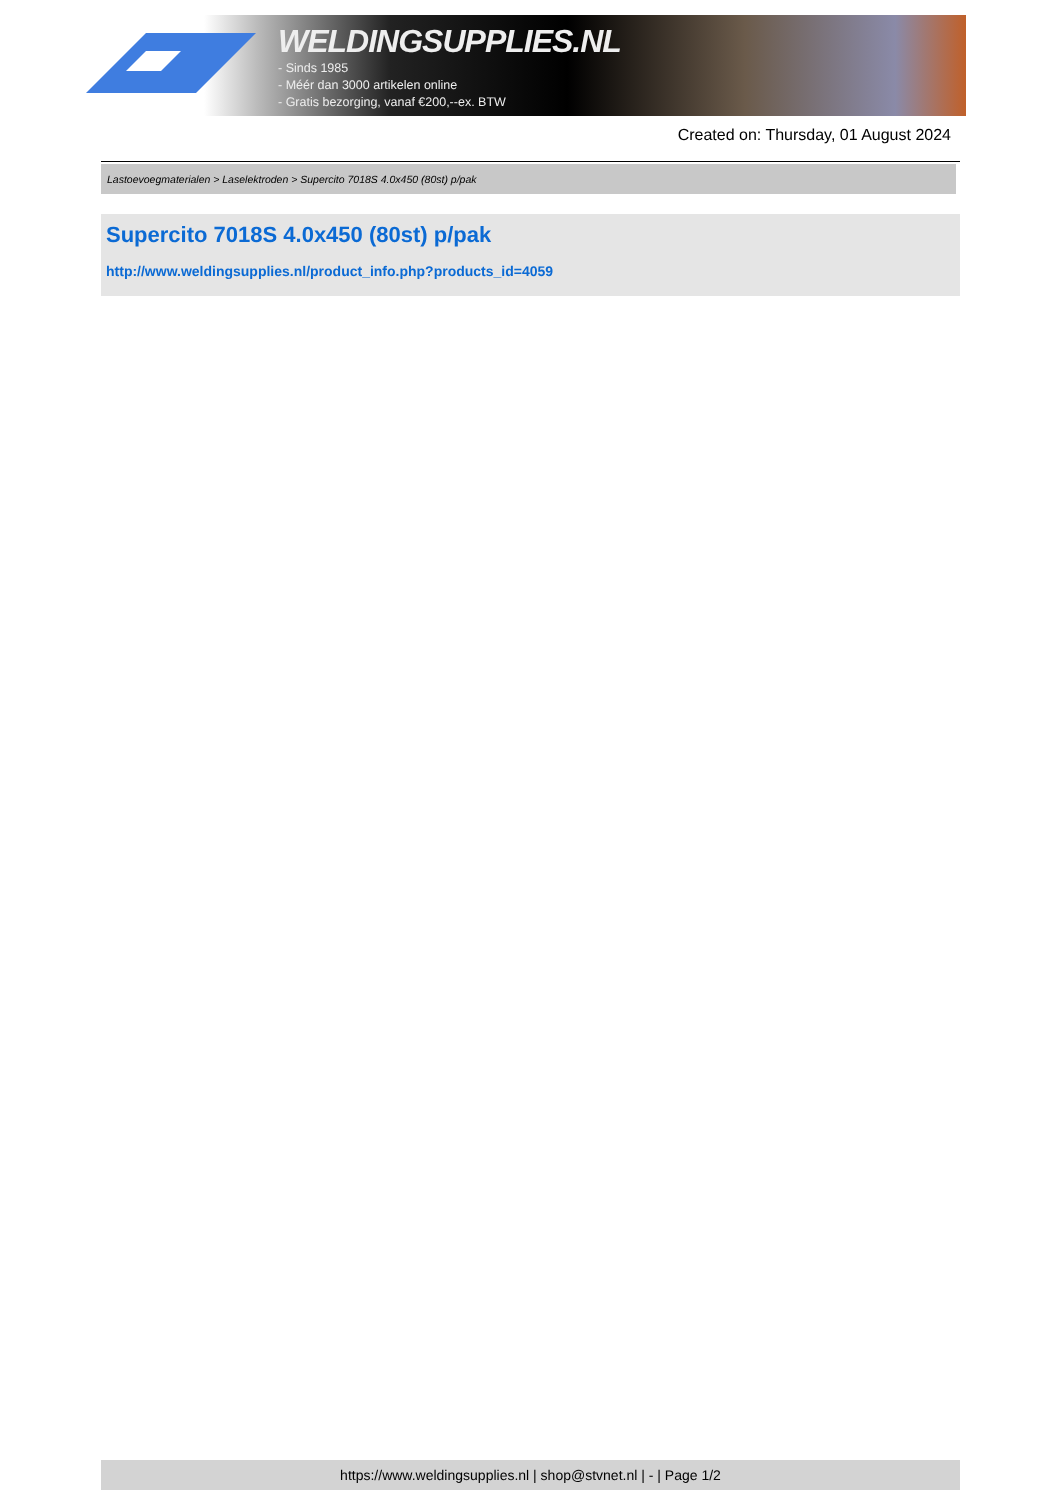WELDINGSUPPLIES.NL
- Sinds 1985
- Méér dan 3000 artikelen online
- Gratis bezorging, vanaf €200,--ex. BTW
Created on: Thursday, 01 August 2024
Lastoevoegmaterialen > Laselektroden > Supercito 7018S 4.0x450 (80st) p/pak
Supercito 7018S 4.0x450 (80st) p/pak
http://www.weldingsupplies.nl/product_info.php?products_id=4059
https://www.weldingsupplies.nl | shop@stvnet.nl | - | Page 1/2